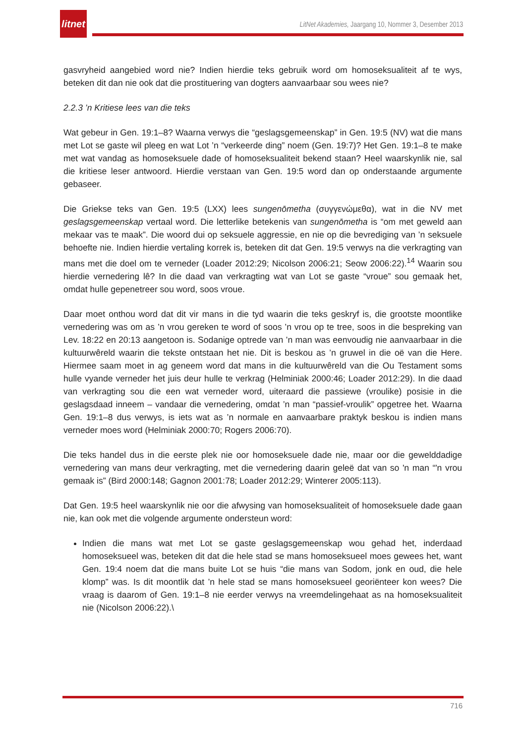litnet
LitNet Akademies, Jaargang 10, Nommer 3, Desember 2013
gasvryheid aangebied word nie? Indien hierdie teks gebruik word om homoseksualiteit af te wys, beteken dit dan nie ook dat die prostituering van dogters aanvaarbaar sou wees nie?
2.2.3 ’n Kritiese lees van die teks
Wat gebeur in Gen. 19:1–8? Waarna verwys die “geslagsgemeenskap” in Gen. 19:5 (NV) wat die mans met Lot se gaste wil pleeg en wat Lot ’n “verkeerde ding” noem (Gen. 19:7)? Het Gen. 19:1–8 te make met wat vandag as homoseksuele dade of homoseksualiteit bekend staan? Heel waarskynlik nie, sal die kritiese leser antwoord. Hierdie verstaan van Gen. 19:5 word dan op onderstaande argumente gebaseer.
Die Griekse teks van Gen. 19:5 (LXX) lees sungenōmetha (συγγενώμεθα), wat in die NV met geslagsgemeenskap vertaal word. Die letterlike betekenis van sungenōmetha is “om met geweld aan mekaar vas te maak”. Die woord dui op seksuele aggressie, en nie op die bevrediging van ’n seksuele behoefte nie. Indien hierdie vertaling korrek is, beteken dit dat Gen. 19:5 verwys na die verkragting van mans met die doel om te verneder (Loader 2012:29; Nicolson 2006:21; Seow 2006:22).<sup>14</sup> Waarin sou hierdie vernedering lê? In die daad van verkragting wat van Lot se gaste “vroue” sou gemaak het, omdat hulle gepenetreer sou word, soos vroue.
Daar moet onthou word dat dit vir mans in die tyd waarin die teks geskryf is, die grootste moontlike vernedering was om as ’n vrou gereken te word of soos ’n vrou op te tree, soos in die bespreking van Lev. 18:22 en 20:13 aangetoon is. Sodanige optrede van ’n man was eenvoudig nie aanvaarbaar in die kultuurwêreld waarin die tekste ontstaan het nie. Dit is beskou as ’n gruwel in die oë van die Here. Hiermee saam moet in ag geneem word dat mans in die kultuurwêreld van die Ou Testament soms hulle vyande verneder het juis deur hulle te verkrag (Helminiak 2000:46; Loader 2012:29). In die daad van verkragting sou die een wat verneder word, uiteraard die passiewe (vroulike) posisie in die geslagsdaad inneem – vandaar die vernedering, omdat ’n man “passief-vroulik” opgetree het. Waarna Gen. 19:1–8 dus verwys, is iets wat as ’n normale en aanvaarbare praktyk beskou is indien mans verneder moes word (Helminiak 2000:70; Rogers 2006:70).
Die teks handel dus in die eerste plek nie oor homoseksuele dade nie, maar oor die gewelddadige vernedering van mans deur verkragting, met die vernedering daarin geleë dat van so 'n man “'n vrou gemaak is” (Bird 2000:148; Gagnon 2001:78; Loader 2012:29; Winterer 2005:113).
Dat Gen. 19:5 heel waarskynlik nie oor die afwysing van homoseksualiteit of homoseksuele dade gaan nie, kan ook met die volgende argumente ondersteun word:
Indien die mans wat met Lot se gaste geslagsgemeenskap wou gehad het, inderdaad homoseksueel was, beteken dit dat die hele stad se mans homoseksueel moes gewees het, want Gen. 19:4 noem dat die mans buite Lot se huis “die mans van Sodom, jonk en oud, die hele klomp” was. Is dit moontlik dat ’n hele stad se mans homoseksueel georiënteer kon wees? Die vraag is daarom of Gen. 19:1–8 nie eerder verwys na vreemdelingehaat as na homoseksualiteit nie (Nicolson 2006:22).\
716